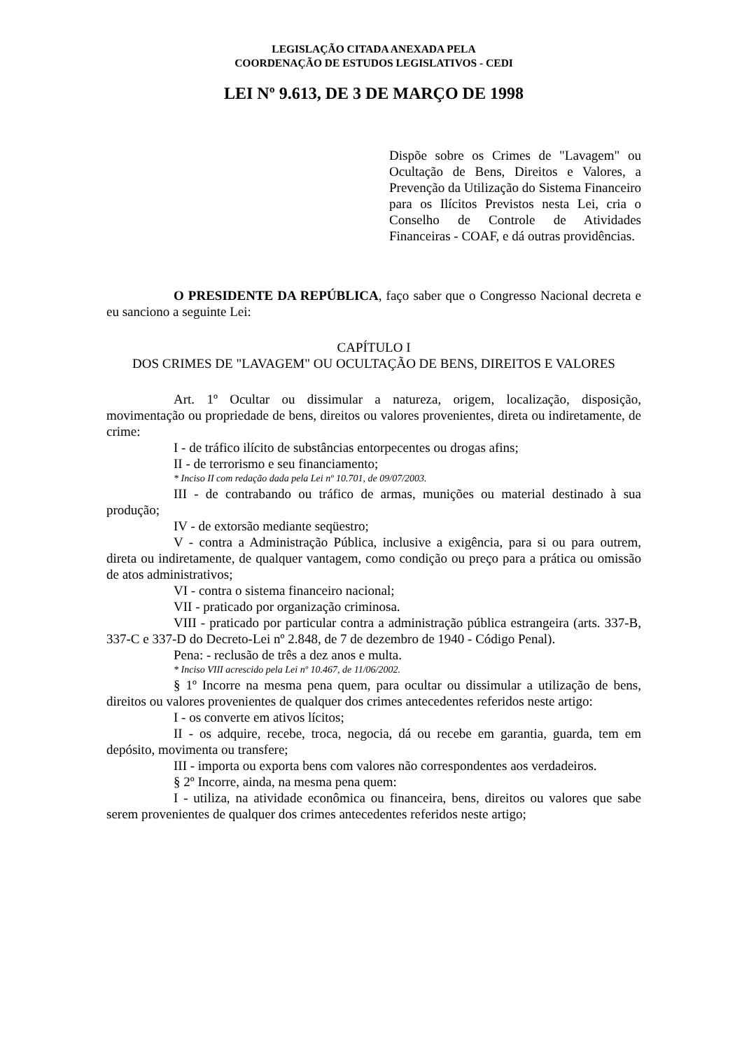LEGISLAÇÃO CITADA ANEXADA PELA
COORDENAÇÃO DE ESTUDOS LEGISLATIVOS - CEDI
LEI Nº 9.613, DE 3 DE MARÇO DE 1998
Dispõe sobre os Crimes de "Lavagem" ou Ocultação de Bens, Direitos e Valores, a Prevenção da Utilização do Sistema Financeiro para os Ilícitos Previstos nesta Lei, cria o Conselho de Controle de Atividades Financeiras - COAF, e dá outras providências.
O PRESIDENTE DA REPÚBLICA, faço saber que o Congresso Nacional decreta e eu sanciono a seguinte Lei:
CAPÍTULO I
DOS CRIMES DE "LAVAGEM" OU OCULTAÇÃO DE BENS, DIREITOS E VALORES
Art. 1º Ocultar ou dissimular a natureza, origem, localização, disposição, movimentação ou propriedade de bens, direitos ou valores provenientes, direta ou indiretamente, de crime:
I - de tráfico ilícito de substâncias entorpecentes ou drogas afins;
II - de terrorismo e seu financiamento;
* Inciso II com redação dada pela Lei nº 10.701, de 09/07/2003.
III - de contrabando ou tráfico de armas, munições ou material destinado à sua produção;
IV - de extorsão mediante seqüestro;
V - contra a Administração Pública, inclusive a exigência, para si ou para outrem, direta ou indiretamente, de qualquer vantagem, como condição ou preço para a prática ou omissão de atos administrativos;
VI - contra o sistema financeiro nacional;
VII - praticado por organização criminosa.
VIII - praticado por particular contra a administração pública estrangeira (arts. 337-B, 337-C e 337-D do Decreto-Lei nº 2.848, de 7 de dezembro de 1940 - Código Penal).
Pena: - reclusão de três a dez anos e multa.
* Inciso VIII acrescido pela Lei nº 10.467, de 11/06/2002.
§ 1º Incorre na mesma pena quem, para ocultar ou dissimular a utilização de bens, direitos ou valores provenientes de qualquer dos crimes antecedentes referidos neste artigo:
I - os converte em ativos lícitos;
II - os adquire, recebe, troca, negocia, dá ou recebe em garantia, guarda, tem em depósito, movimenta ou transfere;
III - importa ou exporta bens com valores não correspondentes aos verdadeiros.
§ 2º Incorre, ainda, na mesma pena quem:
I - utiliza, na atividade econômica ou financeira, bens, direitos ou valores que sabe serem provenientes de qualquer dos crimes antecedentes referidos neste artigo;